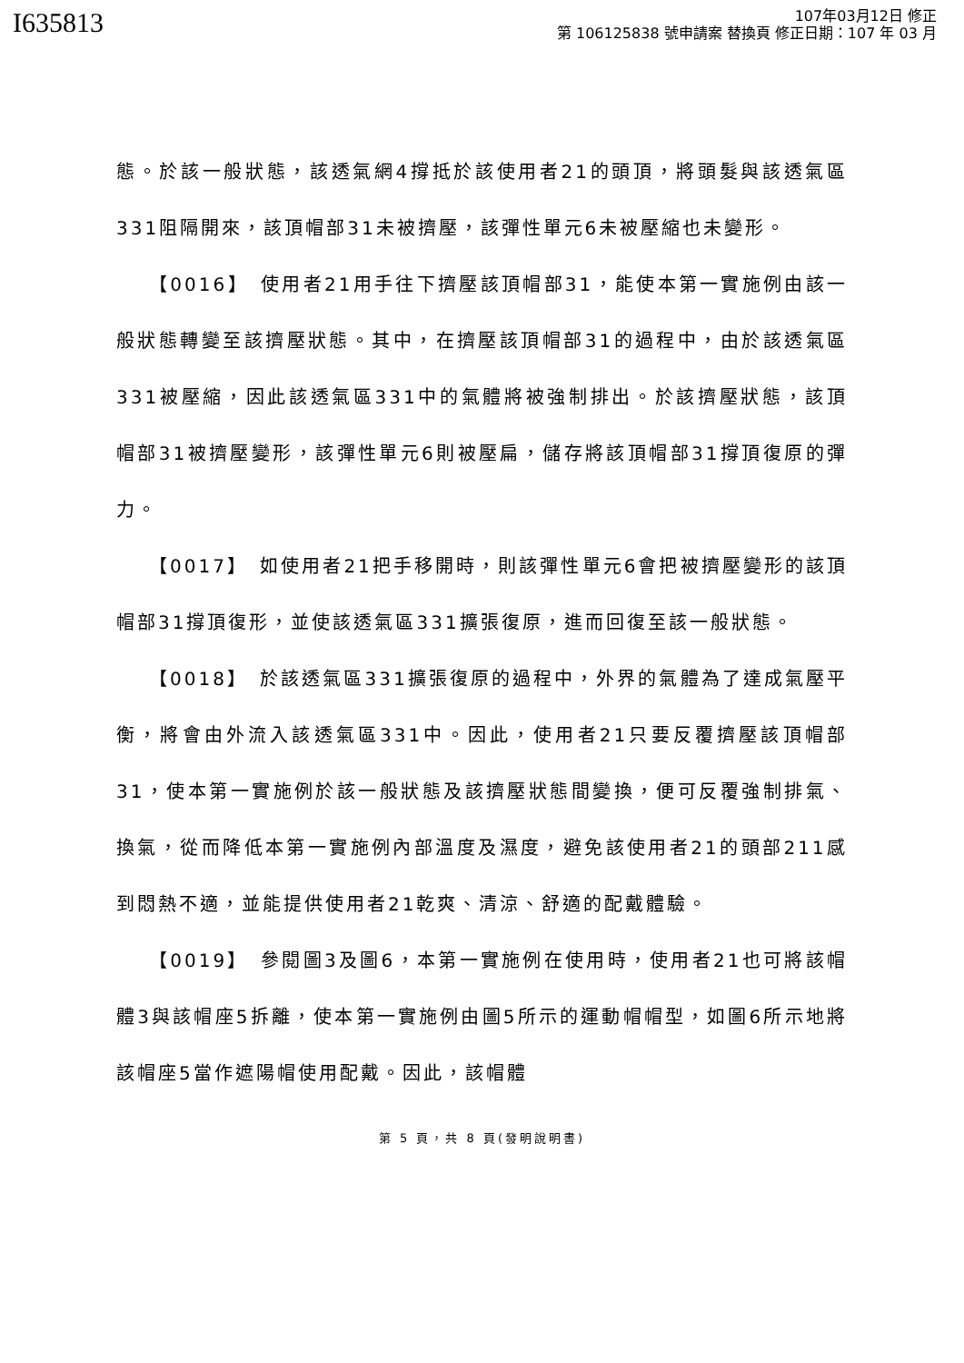I635813
107年03月12日 修正
第 106125838 號申請案 替換頁 修正日期：107 年 03 月
態。於該一般狀態，該透氣網4撐抵於該使用者21的頭頂，將頭髮與該透氣區331阻隔開來，該頂帽部31未被擠壓，該彈性單元6未被壓縮也未變形。
【0016】　使用者21用手往下擠壓該頂帽部31，能使本第一實施例由該一般狀態轉變至該擠壓狀態。其中，在擠壓該頂帽部31的過程中，由於該透氣區331被壓縮，因此該透氣區331中的氣體將被強制排出。於該擠壓狀態，該頂帽部31被擠壓變形，該彈性單元6則被壓扁，儲存將該頂帽部31撐頂復原的彈力。
【0017】　如使用者21把手移開時，則該彈性單元6會把被擠壓變形的該頂帽部31撐頂復形，並使該透氣區331擴張復原，進而回復至該一般狀態。
【0018】　於該透氣區331擴張復原的過程中，外界的氣體為了達成氣壓平衡，將會由外流入該透氣區331中。因此，使用者21只要反覆擠壓該頂帽部31，使本第一實施例於該一般狀態及該擠壓狀態間變換，便可反覆強制排氣、換氣，從而降低本第一實施例內部溫度及濕度，避免該使用者21的頭部211感到悶熱不適，並能提供使用者21乾爽、清涼、舒適的配戴體驗。
【0019】　參閱圖3及圖6，本第一實施例在使用時，使用者21也可將該帽體3與該帽座5拆離，使本第一實施例由圖5所示的運動帽帽型，如圖6所示地將該帽座5當作遮陽帽使用配戴。因此，該帽體
第 5 頁，共 8 頁(發明說明書)